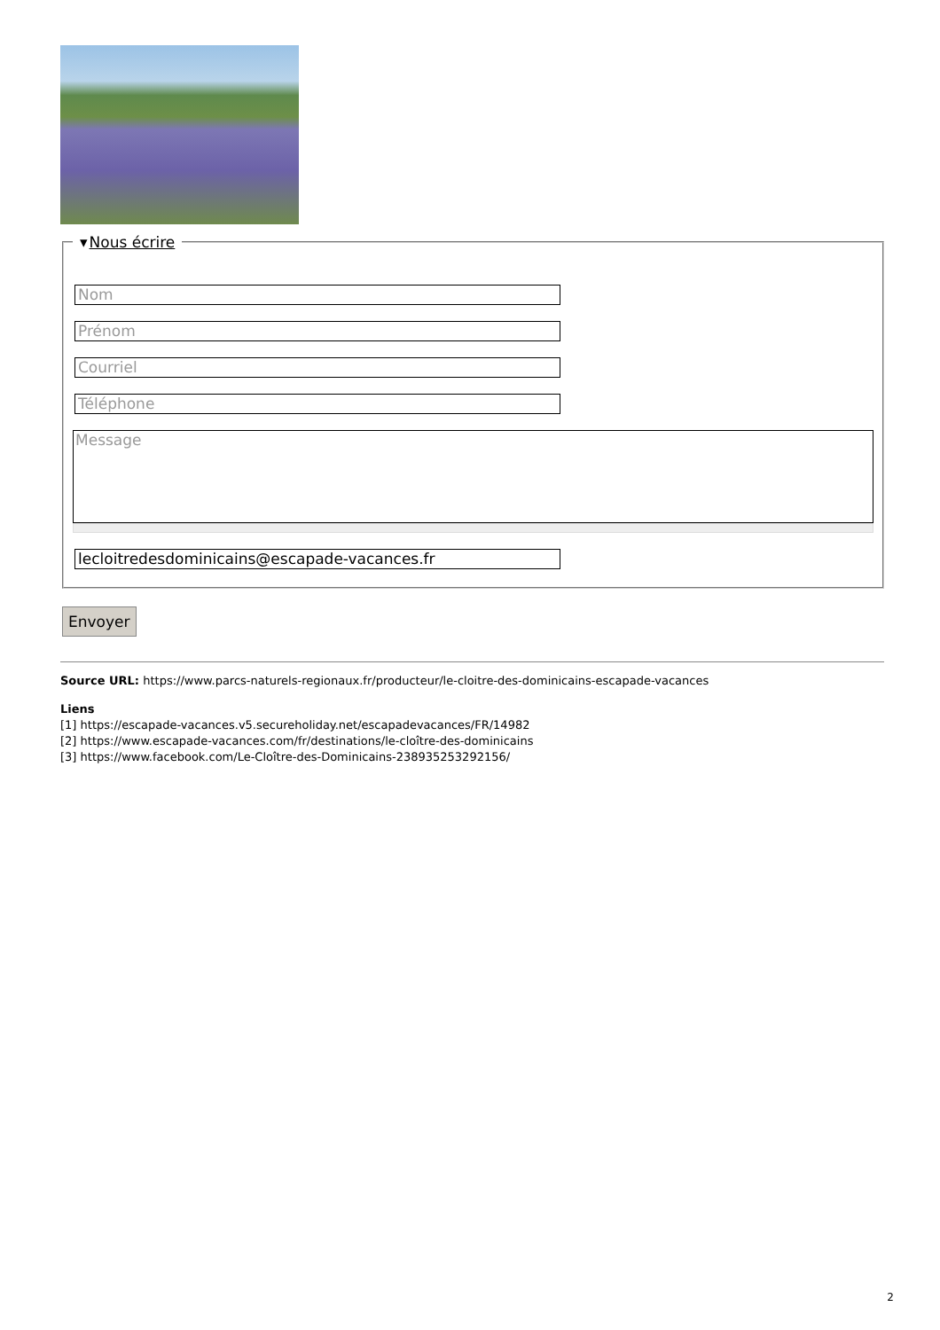▾Nous écrire
Nom
Prénom
Courriel
Téléphone
Message
lecloitredesdominicains@escapade-vacances.fr
Envoyer
Source URL: https://www.parcs-naturels-regionaux.fr/producteur/le-cloitre-des-dominicains-escapade-vacances
Liens
[1] https://escapade-vacances.v5.secureholiday.net/escapadevacances/FR/14982
[2] https://www.escapade-vacances.com/fr/destinations/le-cloître-des-dominicains
[3] https://www.facebook.com/Le-Cloître-des-Dominicains-238935253292156/
2